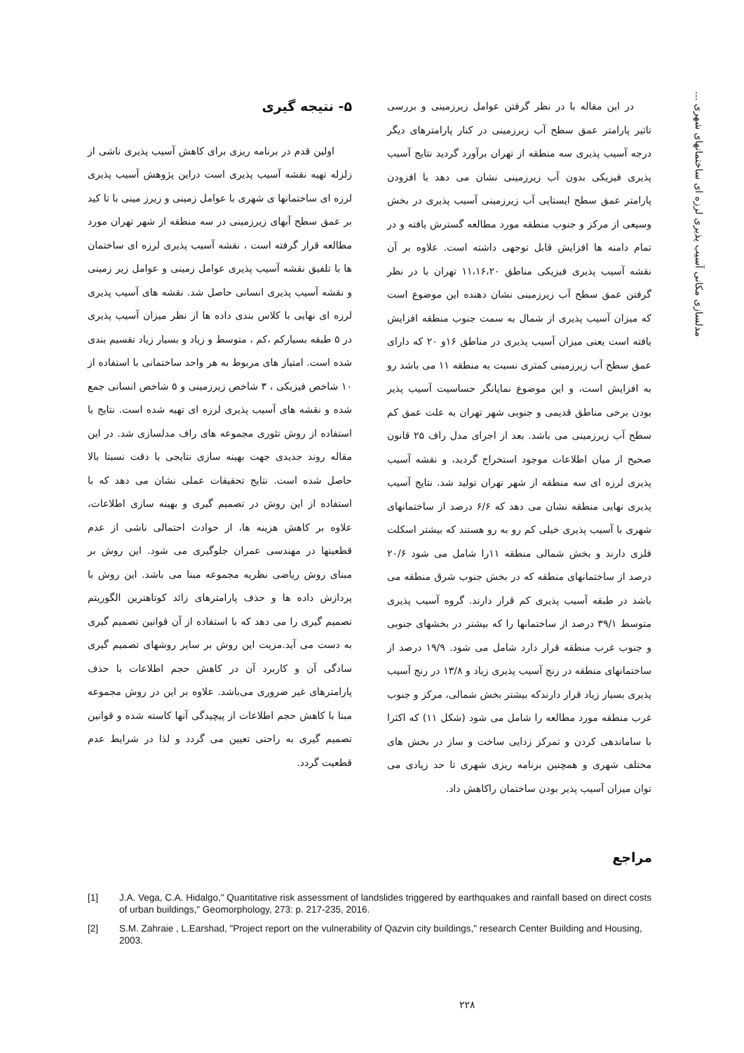مدلسازی مکانی آسیب پذیری لرزه ای ساختمانهای شهری ...
۵- نتیجه گیری
اولین قدم در برنامه ریزی برای کاهش آسیب پذیری ناشی از زلزله تهیه نقشه آسیب پذیری است دراین پژوهش آسیب پذیری لرزه ای ساختمانها ی شهری با عوامل زمینی و زیرز مینی با تا کید بر عمق سطح آبهای زیرزمینی در سه منطقه از شهر تهران مورد مطالعه قرار گرفته است ، نقشه آسیب پذیری لرزه ای ساختمان ها با تلفیق نقشه آسیب پذیری عوامل زمینی و عوامل زیر زمینی و نقشه آسیب پذیری انسانی حاصل شد. نقشه های آسیب پذیری لرزه ای نهایی با کلاس بندی داده ها از نظر میزان آسیب پذیری در ۵ طبقه بسیارکم ،کم ، متوسط و زیاد و بسیار زیاد تقسیم بندی شده است. امتیاز های مربوط به هر واحد ساختمانی با استفاده از ۱۰ شاخص فیزیکی ، ۳ شاخص زیرزمینی و ۵ شاخص انسانی جمع شده و نقشه های آسیب پذیری لرزه ای تهیه شده است. نتایج با استفاده از روش تئوری مجموعه های راف مدلسازی شد. در این مقاله روند جدیدی جهت بهینه سازی نتایجی با دقت نسبتا بالا حاصل شده است. نتایج تحقیقات عملی نشان می دهد که با استفاده از این روش در تصمیم گیری و بهینه سازی اطلاعات، علاوه بر کاهش هزینه ها، از حوادث احتمالی ناشی از عدم قطعیتها در مهندسی عمران جلوگیری می شود. این روش بر مبنای روش ریاضی نظریه مجموعه مبنا می باشد. این روش با پردازش داده ها و حذف پارامترهای زائد کوتاهترین الگوریتم تصمیم گیری را می دهد که با استفاده از آن قوانین تصمیم گیری به دست می آید.مزیت این روش بر سایر روشهای تصمیم گیری سادگی آن و کاربرد آن در کاهش حجم اطلاعات با حذف پارامترهای غیر ضروری می‌باشد. علاوه بر این در روش مجموعه مبنا با کاهش حجم اطلاعات از پیچیدگی آنها کاسته شده و قوانین تصمیم گیری به راحتی تعیین می گردد و لذا در شرایط عدم قطعیت گردد.
در این مقاله با در نظر گرفتن عوامل زیرزمینی و بررسی تاثیر پارامتر عمق سطح آب زیرزمینی در کنار پارامترهای دیگر درجه آسیب پذیری سه منطقه از تهران برآورد گردید نتایج آسیب پذیری فیزیکی بدون آب زیرزمینی نشان می دهد با افزودن پارامتر عمق سطح ایستایی آب زیرزمینی آسیب پذیری در بخش وسیعی از مرکز و جنوب منطقه مورد مطالعه گسترش یافته و در تمام دامنه ها افزایش قابل توجهی داشته است. علاوه بر آن نقشه آسیب پذیری فیزیکی مناطق ۱۱،۱۶،۲۰ تهران با در نظر گرفتن عمق سطح آب زیرزمینی نشان دهنده این موضوع است که میزان آسیب پذیری از شمال به سمت جنوب منطقه افزایش یافته است یعنی میزان آسیب پذیری در مناطق ۱۶و ۲۰ که دارای عمق سطح آب زیرزمینی کمتری نسبت به منطقه ۱۱ می باشد رو به افزایش است، و این موضوع نمایانگر حساسیت آسیب پذیر بودن برخی مناطق قدیمی و جنوبی شهر تهران به علت عمق کم سطح آب زیرزمینی می باشد. بعد از اجرای مدل راف ۲۵ قانون صحیح از میان اطلاعات موجود استخراج گردید، و نقشه آسیب پذیری لرزه ای سه منطقه از شهر تهران تولید شد. نتایج آسیب پذیری نهایی منطقه نشان می دهد که ۶/۶ درصد از ساختمانهای شهری با آسیب پذیری خیلی کم رو به رو هستند که بیشتر اسکلت فلزی دارند و بخش شمالی منطقه ۱۱را شامل می شود ۲۰/۶ درصد از ساختمانهای منطقه که در بخش جنوب شرق منطقه می باشد در طبقه آسیب پذیری کم قرار دارند. گروه آسیب پذیری متوسط ۳۹/۱ درصد از ساختمانها را که بیشتر در بخشهای جنوبی و جنوب غرب منطقه قرار دارد شامل می شود. ۱۹/۹ درصد از ساختمانهای منطقه در رنج آسیب پذیری زیاد و ۱۳/۸ در رنج آسیب پذیری بسیار زیاد قرار دارندکه بیشتر بخش شمالی، مرکز و جنوب غرب منطقه مورد مطالعه را شامل می شود (شکل ۱۱) که اکثرا با ساماندهی کردن و تمرکز زدایی ساخت و ساز در بخش های مختلف شهری و همچنین برنامه ریزی شهری تا حد زیادی می توان میزان آسیب پذیر بودن ساختمان راکاهش داد.
مراجع
[1] J.A. Vega, C.A. Hidalgo," Quantitative risk assessment of landslides triggered by earthquakes and rainfall based on direct costs of urban buildings," Geomorphology, 273: p. 217-235, 2016.
[2] S.M. Zahraie , L.Earshad, "Project report on the vulnerability of Qazvin city buildings," research Center Building and Housing, 2003.
۲۲۸